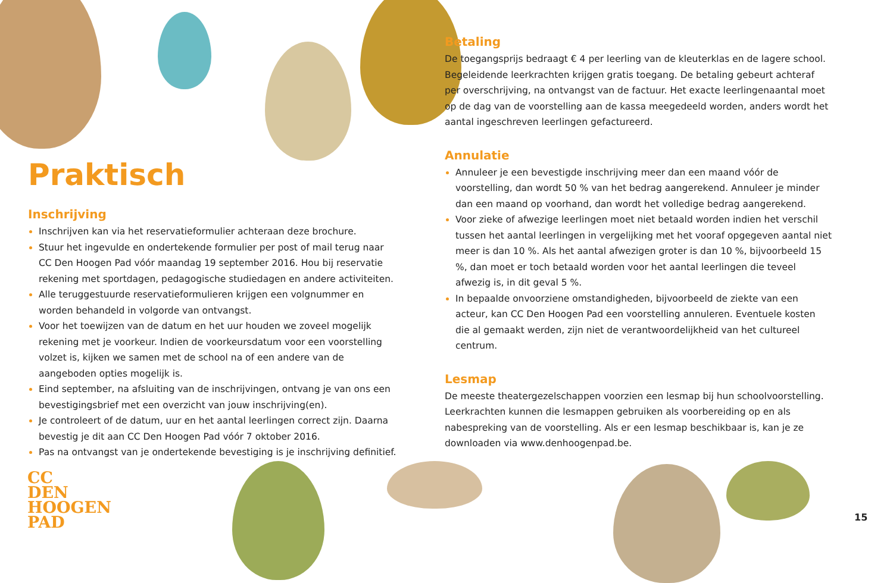Praktisch
Inschrijving
Inschrijven kan via het reservatieformulier achteraan deze brochure.
Stuur het ingevulde en ondertekende formulier per post of mail terug naar CC Den Hoogen Pad vóór maandag 19 september 2016. Hou bij reservatie rekening met sportdagen, pedagogische studiedagen en andere activiteiten.
Alle teruggestuurde reservatieformulieren krijgen een volgnummer en worden behandeld in volgorde van ontvangst.
Voor het toewijzen van de datum en het uur houden we zoveel mogelijk rekening met je voorkeur. Indien de voorkeursdatum voor een voorstelling volzet is, kijken we samen met de school na of een andere van de aangeboden opties mogelijk is.
Eind september, na afsluiting van de inschrijvingen, ontvang je van ons een bevestigingsbrief met een overzicht van jouw inschrijving(en).
Je controleert of de datum, uur en het aantal leerlingen correct zijn. Daarna bevestig je dit aan CC Den Hoogen Pad vóór 7 oktober 2016.
Pas na ontvangst van je ondertekende bevestiging is je inschrijving definitief.
Betaling
De toegangsprijs bedraagt € 4 per leerling van de kleuterklas en de lagere school. Begeleidende leerkrachten krijgen gratis toegang. De betaling gebeurt achteraf per overschrijving, na ontvangst van de factuur. Het exacte leerlingenaantal moet op de dag van de voorstelling aan de kassa meegedeeld worden, anders wordt het aantal ingeschreven leerlingen gefactureerd.
Annulatie
Annuleer je een bevestigde inschrijving meer dan een maand vóór de voorstelling, dan wordt 50 % van het bedrag aangerekend. Annuleer je minder dan een maand op voorhand, dan wordt het volledige bedrag aangerekend.
Voor zieke of afwezige leerlingen moet niet betaald worden indien het verschil tussen het aantal leerlingen in vergelijking met het vooraf opgegeven aantal niet meer is dan 10 %. Als het aantal afwezigen groter is dan 10 %, bijvoorbeeld 15 %, dan moet er toch betaald worden voor het aantal leerlingen die teveel afwezig is, in dit geval 5 %.
In bepaalde onvoorziene omstandigheden, bijvoorbeeld de ziekte van een acteur, kan CC Den Hoogen Pad een voorstelling annuleren. Eventuele kosten die al gemaakt werden, zijn niet de verantwoordelijkheid van het cultureel centrum.
Lesmap
De meeste theatergezelschappen voorzien een lesmap bij hun schoolvoorstelling. Leerkrachten kunnen die lesmappen gebruiken als voorbereiding op en als nabespreking van de voorstelling. Als er een lesmap beschikbaar is, kan je ze downloaden via www.denhoogenpad.be.
CC
DEN
HOOGEN
PAD
15